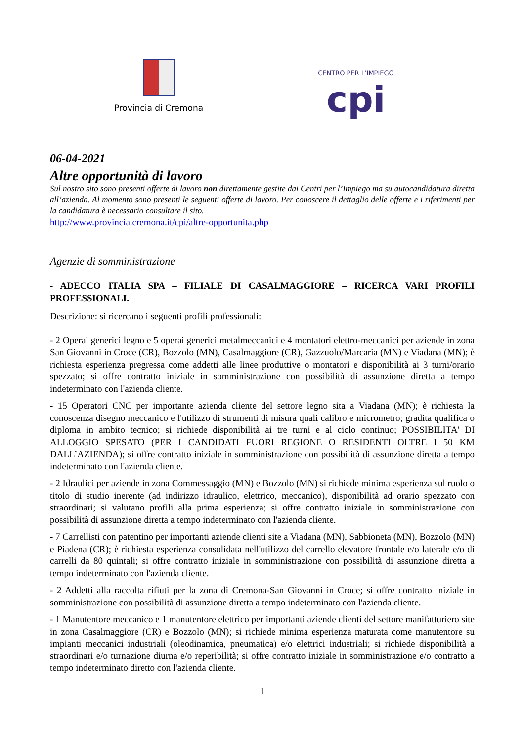Provincia di Cremona
CENTRO PER L'IMPIEGO
cpi
06-04-2021
Altre opportunità di lavoro
Sul nostro sito sono presenti offerte di lavoro non direttamente gestite dai Centri per l’Impiego ma su autocandidatura diretta all’azienda. Al momento sono presenti le seguenti offerte di lavoro. Per conoscere il dettaglio delle offerte e i riferimenti per la candidatura è necessario consultare il sito.
http://www.provincia.cremona.it/cpi/altre-opportunita.php
Agenzie di somministrazione
- ADECCO ITALIA SPA – FILIALE DI CASALMAGGIORE – RICERCA VARI PROFILI PROFESSIONALI.
Descrizione: si ricercano i seguenti profili professionali:
- 2 Operai generici legno e 5 operai generici metalmeccanici e 4 montatori elettro-meccanici per aziende in zona San Giovanni in Croce (CR), Bozzolo (MN), Casalmaggiore (CR), Gazzuolo/Marcaria (MN) e Viadana (MN); è richiesta esperienza pregressa come addetti alle linee produttive o montatori e disponibilità ai 3 turni/orario spezzato; si offre contratto iniziale in somministrazione con possibilità di assunzione diretta a tempo indeterminato con l'azienda cliente.
- 15 Operatori CNC per importante azienda cliente del settore legno sita a Viadana (MN); è richiesta la conoscenza disegno meccanico e l'utilizzo di strumenti di misura quali calibro e micrometro; gradita qualifica o diploma in ambito tecnico; si richiede disponibilità ai tre turni e al ciclo continuo; POSSIBILITA' DI ALLOGGIO SPESATO (PER I CANDIDATI FUORI REGIONE O RESIDENTI OLTRE I 50 KM DALL’AZIENDA); si offre contratto iniziale in somministrazione con possibilità di assunzione diretta a tempo indeterminato con l'azienda cliente.
- 2 Idraulici per aziende in zona Commessaggio (MN) e Bozzolo (MN) si richiede minima esperienza sul ruolo o titolo di studio inerente (ad indirizzo idraulico, elettrico, meccanico), disponibilità ad orario spezzato con straordinari; si valutano profili alla prima esperienza; si offre contratto iniziale in somministrazione con possibilità di assunzione diretta a tempo indeterminato con l'azienda cliente.
- 7 Carrellisti con patentino per importanti aziende clienti site a Viadana (MN), Sabbioneta (MN), Bozzolo (MN) e Piadena (CR); è richiesta esperienza consolidata nell'utilizzo del carrello elevatore frontale e/o laterale e/o di carrelli da 80 quintali; si offre contratto iniziale in somministrazione con possibilità di assunzione diretta a tempo indeterminato con l'azienda cliente.
- 2 Addetti alla raccolta rifiuti per la zona di Cremona-San Giovanni in Croce; si offre contratto iniziale in somministrazione con possibilità di assunzione diretta a tempo indeterminato con l'azienda cliente.
- 1 Manutentore meccanico e 1 manutentore elettrico per importanti aziende clienti del settore manifatturiero site in zona Casalmaggiore (CR) e Bozzolo (MN); si richiede minima esperienza maturata come manutentore su impianti meccanici industriali (oleodinamica, pneumatica) e/o elettrici industriali; si richiede disponibilità a straordinari e/o turnazione diurna e/o reperibilità; si offre contratto iniziale in somministrazione e/o contratto a tempo indeterminato diretto con l'azienda cliente.
1